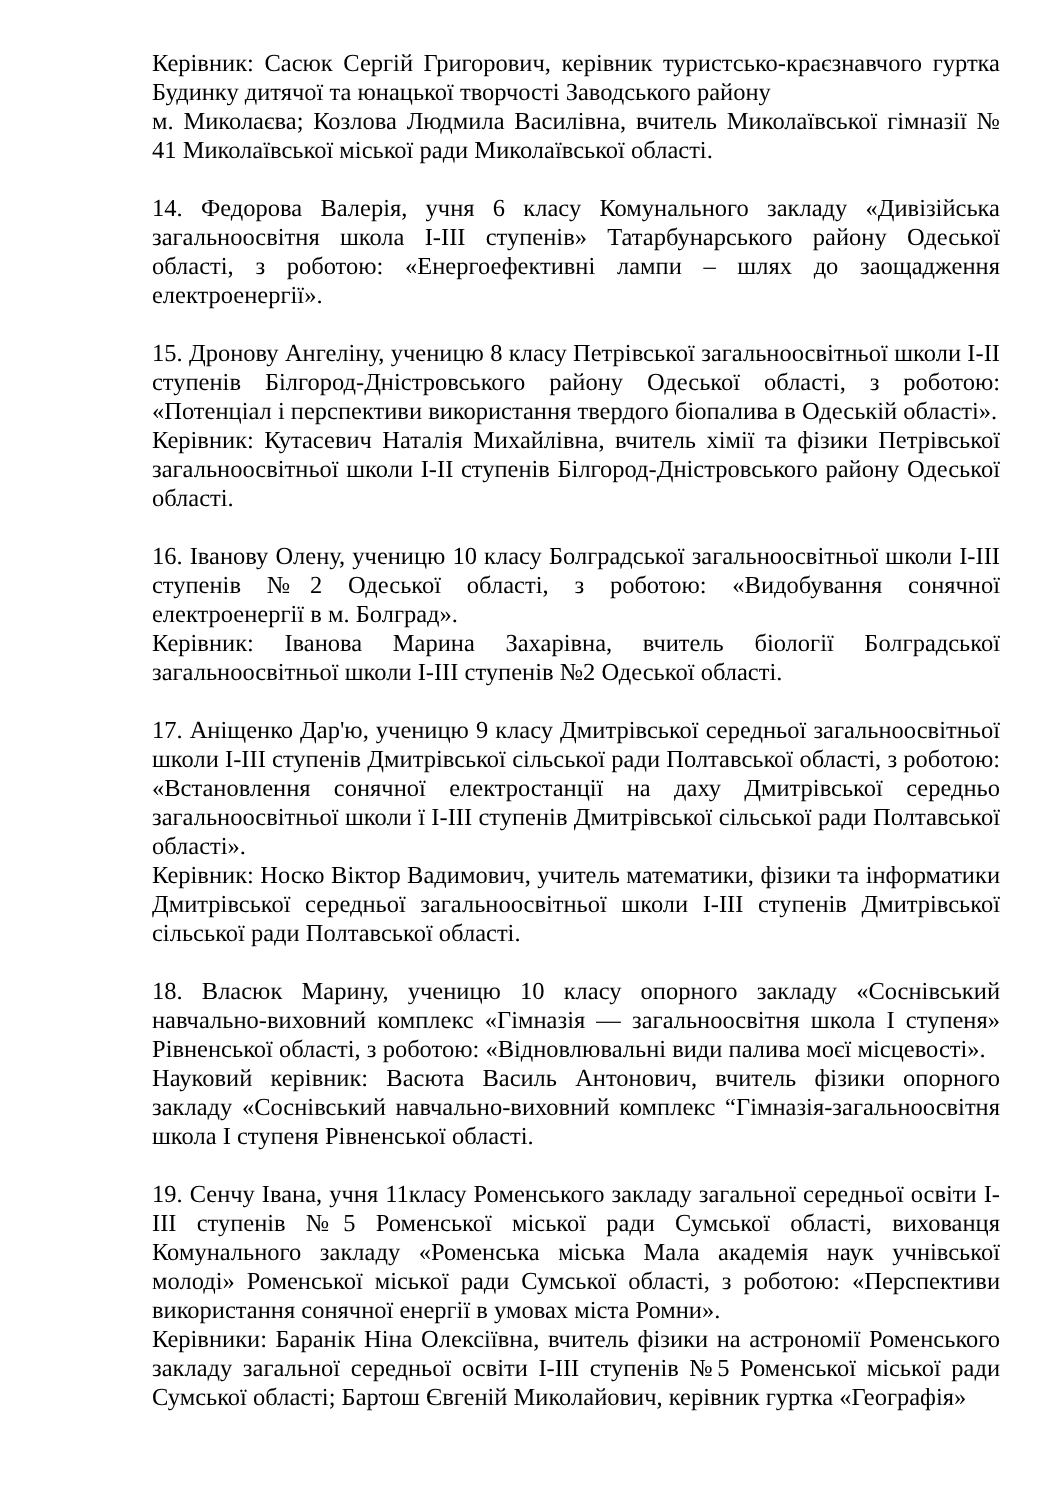Керівник: Сасюк Сергій Григорович, керівник туристсько-краєзнавчого гуртка Будинку дитячої та юнацької творчості Заводського району
м. Миколаєва; Козлова Людмила Василівна, вчитель Миколаївської гімназії № 41 Миколаївської міської ради Миколаївської області.
14. Федорова Валерія, учня 6 класу Комунального закладу «Дивізійська загальноосвітня школа І-ІІІ ступенів» Татарбунарського району Одеської області, з роботою: «Енергоефективні лампи – шлях до заощадження електроенергії».
15. Дронову Ангеліну, ученицю 8 класу Петрівської загальноосвітньої школи І-ІІ ступенів Білгород-Дністровського району Одеської області, з роботою: «Потенціал і перспективи використання твердого біопалива в Одеській області».
Керівник: Кутасевич Наталія Михайлівна, вчитель хімії та фізики Петрівської загальноосвітньої школи І-ІІ ступенів Білгород-Дністровського району Одеської області.
16. Іванову Олену, ученицю 10 класу Болградської загальноосвітньої школи І-ІІІ ступенів №2 Одеської області, з роботою: «Видобування сонячної електроенергії в м. Болград».
Керівник: Іванова Марина Захарівна, вчитель біології Болградської загальноосвітньої школи І-ІІІ ступенів №2 Одеської області.
17. Аніщенко Дар'ю, ученицю 9 класу Дмитрівської середньої загальноосвітньої школи І-ІІІ ступенів Дмитрівської сільської ради Полтавської області, з роботою: «Встановлення сонячної електростанції на даху Дмитрівської середньо загальноосвітньої школи ї І-ІІІ ступенів Дмитрівської сільської ради Полтавської області».
Керівник: Носко Віктор Вадимович, учитель математики, фізики та інформатики Дмитрівської середньої загальноосвітньої школи І-ІІІ ступенів Дмитрівської сільської ради Полтавської області.
18. Власюк Марину, ученицю 10 класу опорного закладу «Соснівський навчально-виховний комплекс «Гімназія — загальноосвітня школа І ступеня» Рівненської області, з роботою: «Відновлювальні види палива моєї місцевості».
Науковий керівник: Васюта Василь Антонович, вчитель фізики опорного закладу «Соснівський навчально-виховний комплекс “Гімназія-загальноосвітня школа І ступеня Рівненської області.
19. Сенчу Івана, учня 11класу Роменського закладу загальної середньої освіти І-ІІІ ступенів №5 Роменської міської ради Сумської області, вихованця Комунального закладу «Роменська міська Мала академія наук учнівської молоді» Роменської міської ради Сумської області, з роботою: «Перспективи використання сонячної енергії в умовах міста Ромни».
Керівники: Баранік Ніна Олексіївна, вчитель фізики на астрономії Роменського закладу загальної середньої освіти І-ІІІ ступенів №5 Роменської міської ради Сумської області; Бартош Євгеній Миколайович, керівник гуртка «Географія»